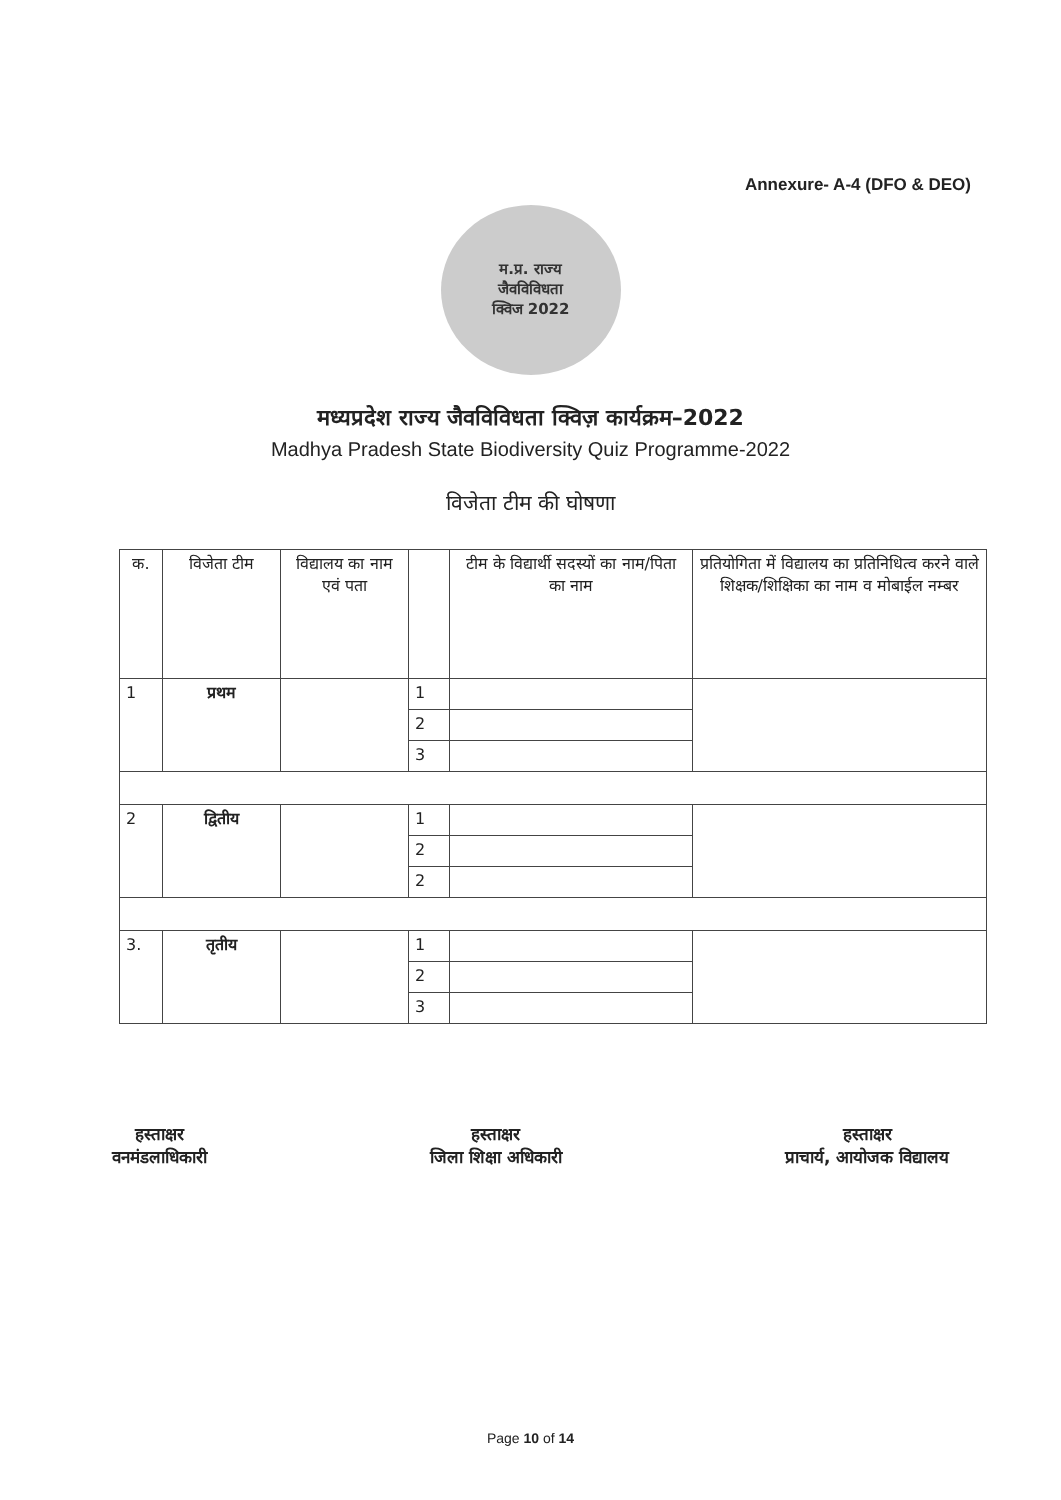Annexure- A-4 (DFO & DEO)
म.प्र. राज्य
जैवविविधता
क्विज 2022
मध्यप्रदेश राज्य जैवविविधता क्विज़ कार्यक्रम–2022
Madhya Pradesh State Biodiversity Quiz Programme-2022
विजेता टीम की घोषणा
| क. | विजेता टीम | विद्यालय का नाम एवं पता | | टीम के विद्यार्थी सदस्यों का नाम/पिता का नाम | प्रतियोगिता में विद्यालय का प्रतिनिधित्व करने वाले शिक्षक/शिक्षिका का नाम व मोबाईल नम्बर |
| --- | --- | --- | --- | --- | --- |
| 1 | प्रथम | | 1 | | |
| | | | 2 | | |
| | | | 3 | | |
| 2 | द्वितीय | | 1 | | |
| | | | 2 | | |
| | | | 2 | | |
| 3. | तृतीय | | 1 | | |
| | | | 2 | | |
| | | | 3 | | |
हस्ताक्षर
वनमंडलाधिकारी
हस्ताक्षर
जिला शिक्षा अधिकारी
हस्ताक्षर
प्राचार्य, आयोजक विद्यालय
Page 10 of 14